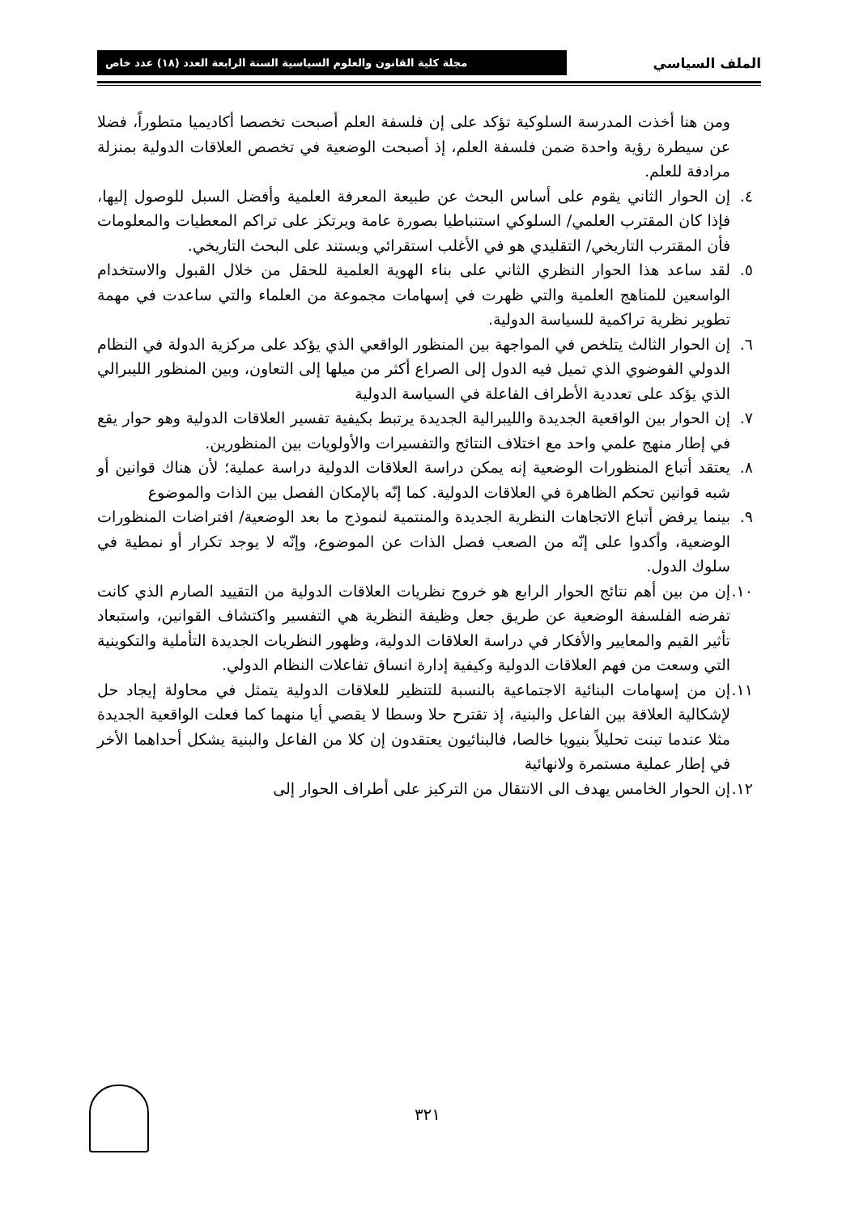الملف السياسي
مجلة كلية القانون والعلوم السياسية السنة الرابعة العدد (١٨) عدد خاص
ومن هنا أخذت المدرسة السلوكية تؤكد على إن فلسفة العلم أصبحت تخصصا أكاديميا متطوراً، فضلا عن سيطرة رؤية واحدة ضمن فلسفة العلم، إذ أصبحت الوضعية في تخصص العلاقات الدولية بمنزلة مرادفة للعلم.
٤. إن الحوار الثاني يقوم على أساس البحث عن طبيعة المعرفة العلمية وأفضل السبل للوصول إليها، فإذا كان المقترب العلمي/ السلوكي استنباطيا بصورة عامة ويرتكز على تراكم المعطيات والمعلومات فأن المقترب التاريخي/ التقليدي هو في الأغلب استقرائي ويستند على البحث التاريخي.
٥. لقد ساعد هذا الحوار النظري الثاني على بناء الهوية العلمية للحقل من خلال القبول والاستخدام الواسعين للمناهج العلمية والتي ظهرت في إسهامات مجموعة من العلماء والتي ساعدت في مهمة تطوير نظرية تراكمية للسياسة الدولية.
٦. إن الحوار الثالث يتلخص في المواجهة بين المنظور الواقعي الذي يؤكد على مركزية الدولة في النظام الدولي الفوضوي الذي تميل فيه الدول إلى الصراع أكثر من ميلها إلى التعاون، وبين المنظور الليبرالي الذي يؤكد على تعددية الأطراف الفاعلة في السياسة الدولية
٧. إن الحوار بين الواقعية الجديدة والليبرالية الجديدة يرتبط بكيفية تفسير العلاقات الدولية وهو حوار يقع في إطار منهج علمي واحد مع اختلاف النتائج والتفسيرات والأولويات بين المنظورين.
٨. يعتقد أتباع المنظورات الوضعية إنه يمكن دراسة العلاقات الدولية دراسة عملية؛ لأن هناك قوانين أو شبه قوانين تحكم الظاهرة في العلاقات الدولية. كما إنّه بالإمكان الفصل بين الذات والموضوع
٩. بينما يرفض أتباع الاتجاهات النظرية الجديدة والمنتمية لنموذج ما بعد الوضعية/ افتراضات المنظورات الوضعية، وأكدوا على إنّه من الصعب فصل الذات عن الموضوع، وإنّه لا يوجد تكرار أو نمطية في سلوك الدول.
١٠.
إن من بين أهم نتائج الحوار الرابع هو خروج نظريات العلاقات الدولية من التقييد الصارم الذي كانت تفرضه الفلسفة الوضعية عن طريق جعل وظيفة النظرية هي التفسير واكتشاف القوانين، واستبعاد تأثير القيم والمعايير والأفكار في دراسة العلاقات الدولية، وظهور النظريات الجديدة التأملية والتكوينية التي وسعت من فهم العلاقات الدولية وكيفية إدارة انساق تفاعلات النظام الدولي.
١١.
إن من إسهامات البنائية الاجتماعية بالنسبة للتنظير للعلاقات الدولية يتمثل في محاولة إيجاد حل لإشكالية العلاقة بين الفاعل والبنية، إذ تقترح حلا وسطا لا يقصي أيا منهما كما فعلت الواقعية الجديدة مثلا عندما تبنت تحليلاً بنيويا خالصا، فالبنائيون يعتقدون إن كلا من الفاعل والبنية يشكل أحداهما الأخر في إطار عملية مستمرة ولانهائية
١٢.
إن الحوار الخامس يهدف الى الانتقال من التركيز على أطراف الحوار إلى
٣٢١